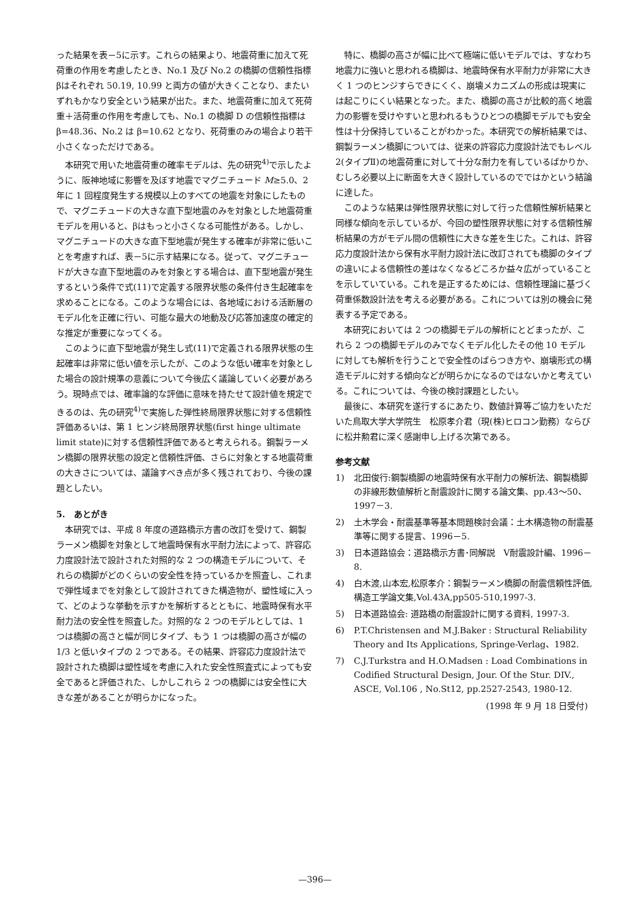った結果を表－5に示す。これらの結果より、地震荷重に加えて死荷重の作用を考慮したとき、No.1 及び No.2 の橋脚の信頼性指標βはそれぞれ 50.19, 10.99 と両方の値が大きくことなり、またいずれもかなり安全という結果が出た。また、地震荷重に加えて死荷重＋活荷重の作用を考慮しても、No.1 の橋脚 D の信頼性指標は β=48.36、No.2 は β=10.62 となり、死荷重のみの場合より若干小さくなっただけである。
本研究で用いた地震荷重の確率モデルは、先の研究<sup>4)</sup>で示したように、阪神地域に影響を及ぼす地震でマグニチュード M≥5.0、2 年に 1 回程度発生する規模以上のすべての地震を対象にしたもので、マグニチュードの大きな直下型地震のみを対象とした地震荷重モデルを用いると、βはもっと小さくなる可能性がある。しかし、マグニチュードの大きな直下型地震が発生する確率が非常に低いことを考慮すれば、表－5に示す結果になる。従って、マグニチュードが大きな直下型地震のみを対象とする場合は、直下型地震が発生するという条件で式(11)で定義する限界状態の条件付き生起確率を求めることになる。このような場合には、各地域における活断層のモデル化を正確に行い、可能な最大の地動及び応答加速度の確定的な推定が重要になってくる。
このように直下型地震が発生し式(11)で定義される限界状態の生起確率は非常に低い値を示したが、このような低い確率を対象とした場合の設計規準の意義について今後広く議論していく必要があろう。現時点では、確率論的な評価に意味を持たせて設計値を規定できるのは、先の研究<sup>4)</sup>で実施した弾性終局限界状態に対する信頼性評価あるいは、第 1 ヒンジ終局限界状態(first hinge ultimate limit state)に対する信頼性評価であると考えられる。鋼製ラーメン橋脚の限界状態の設定と信頼性評価、さらに対象とする地震荷重の大きさについては、議論すべき点が多く残されており、今後の課題としたい。
5.　あとがき
本研究では、平成 8 年度の道路橋示方書の改訂を受けて、鋼製ラーメン橋脚を対象として地震時保有水平耐力法によって、許容応力度設計法で設計された対照的な 2 つの構造モデルについて、それらの橋脚がどのくらいの安全性を持っているかを照査し、これまで弾性域までを対象として設計されてきた構造物が、塑性域に入って、どのような挙動を示すかを解析するとともに、地震時保有水平耐力法の安全性を照査した。対照的な 2 つのモデルとしては、1 つは橋脚の高さと幅が同じタイプ、もう 1 つは橋脚の高さが幅の 1/3 と低いタイプの 2 つである。その結果、許容応力度設計法で設計された橋脚は塑性域を考慮に入れた安全性照査式によっても安全であると評価された、しかしこれら 2 つの橋脚には安全性に大きな差があることが明らかになった。
特に、橋脚の高さが幅に比べて極端に低いモデルでは、すなわち地震力に強いと思われる橋脚は、地震時保有水平耐力が非常に大きく 1 つのヒンジすらできにくく、崩壊メカニズムの形成は現実には起こりにくい結果となった。また、橋脚の高さが比較的高く地震力の影響を受けやすいと思われるもうひとつの橋脚モデルでも安全性は十分保持していることがわかった。本研究での解析結果では、鋼製ラーメン橋脚については、従来の許容応力度設計法でもレベル 2(タイプⅡ)の地震荷重に対して十分な耐力を有しているばかりか、むしろ必要以上に断面を大きく設計しているのでではかという結論に達した。
このような結果は弾性限界状態に対して行った信頼性解析結果と同様な傾向を示しているが、今回の塑性限界状態に対する信頼性解析結果の方がモデル間の信頼性に大きな差を生じた。これは、許容応力度設計法から保有水平耐力設計法に改訂されても橋脚のタイプの違いによる信頼性の差はなくなるどころか益々広がっていることを示していている。これを是正するためには、信頼性理論に基づく荷重係数設計法を考える必要がある。これについては別の機会に発表する予定である。
本研究においては 2 つの橋脚モデルの解析にとどまったが、これら 2 つの橋脚モデルのみでなくモデル化したその他 10 モデルに対しても解析を行うことで安全性のばらつき方や、崩壊形式の構造モデルに対する傾向などが明らかになるのではないかと考えている。これについては、今後の検討課題としたい。
最後に、本研究を遂行するにあたり、数値計算等ご協力をいただいた鳥取大学大学院生　松原孝介君（現(株)ヒロコン勤務）ならびに松井勲君に深く感謝申し上げる次第である。
参考文献
1) 北田俊行:鋼製橋脚の地震時保有水平耐力の解析法、鋼製橋脚の非線形数値解析と耐震設計に関する論文集、pp.43～50、1997－3.
2) 土木学会・耐震基準等基本問題検討会議：土木構造物の耐震基準等に関する提言、1996－5.
3) 日本道路協会：道路橋示方書･同解説　Ⅴ耐震設計編、1996－8.
4) 白木渡,山本宏,松原孝介：鋼製ラーメン橋脚の耐震信頼性評価,構造工学論文集,Vol.43A,pp505-510,1997-3.
5) 日本道路協会: 道路橋の耐震設計に関する資料, 1997-3.
6) P.T.Christensen and M.J.Baker : Structural Reliability Theory and Its Applications, Springe-Verlag、1982.
7) C.J.Turkstra and H.O.Madsen : Load Combinations in Codified Structural Design, Jour. Of the Stur. DIV., ASCE, Vol.106 , No.St12, pp.2527-2543, 1980-12.
(1998 年 9 月 18 日受付)
—396—